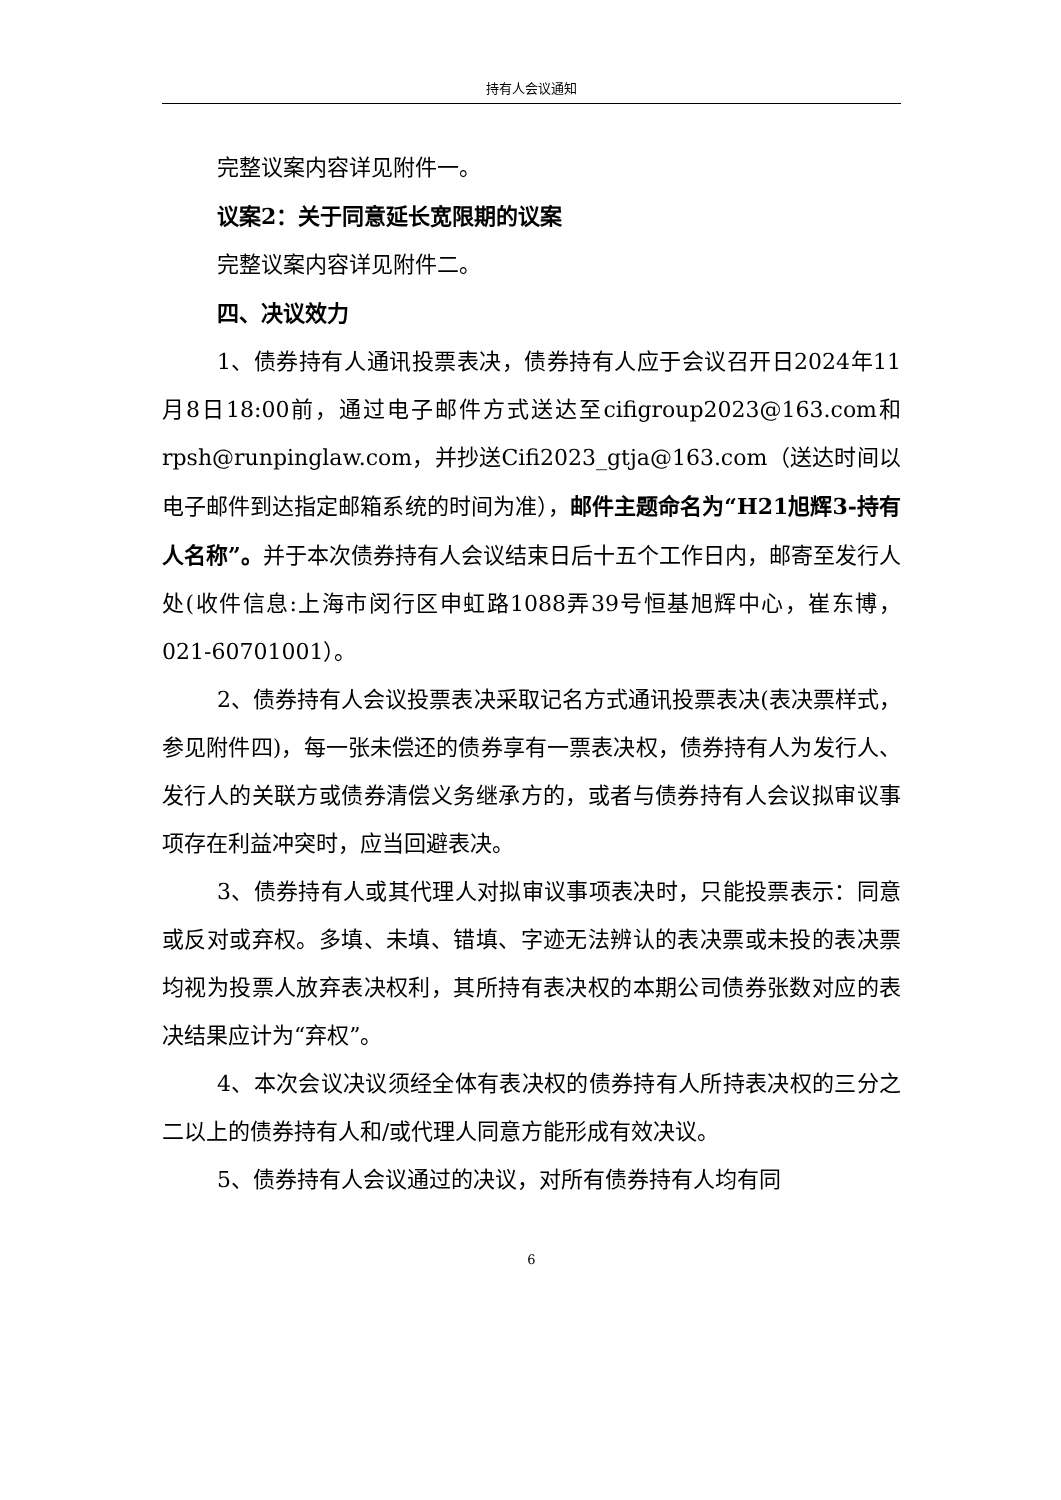持有人会议通知
完整议案内容详见附件一。
议案2：关于同意延长宽限期的议案
完整议案内容详见附件二。
四、决议效力
1、债券持有人通讯投票表决，债券持有人应于会议召开日2024年11月8日18:00前，通过电子邮件方式送达至cifigroup2023@163.com和rpsh@runpinglaw.com，并抄送Cifi2023_gtja@163.com（送达时间以电子邮件到达指定邮箱系统的时间为准），邮件主题命名为“H21旭辉3-持有人名称”。并于本次债券持有人会议结束日后十五个工作日内，邮寄至发行人处(收件信息:上海市闵行区申虹路1088弄39号恒基旭辉中心，崔东博，021-60701001）。
2、债券持有人会议投票表决采取记名方式通讯投票表决(表决票样式，参见附件四)，每一张未偿还的债券享有一票表决权，债券持有人为发行人、发行人的关联方或债券清偿义务继承方的，或者与债券持有人会议拟审议事项存在利益冲突时，应当回避表决。
3、债券持有人或其代理人对拟审议事项表决时，只能投票表示：同意或反对或弃权。多填、未填、错填、字迹无法辨认的表决票或未投的表决票均视为投票人放弃表决权利，其所持有表决权的本期公司债券张数对应的表决结果应计为“弃权”。
4、本次会议决议须经全体有表决权的债券持有人所持表决权的三分之二以上的债券持有人和/或代理人同意方能形成有效决议。
5、债券持有人会议通过的决议，对所有债券持有人均有同
6